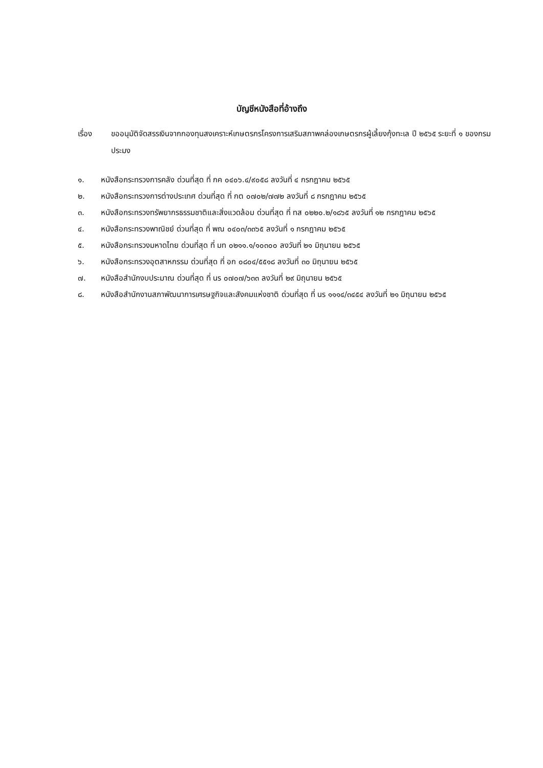บัญชีหนังสือที่อ้างถึง
เรื่อง ขออนุมัติจัดสรรเงินจากกองทุนสงเคราะห์เกษตรกรโครงการเสริมสภาพคล่องเกษตรกรผู้เลี้ยงกุ้งทะเล ปี ๒๕๖๕ ระยะที่ ๑ ของกรมประมง
๑. หนังสือกระทรวงการคลัง ด่วนที่สุด ที่ กค ๐๔๐๖.๔/๙๐๕๘ ลงวันที่ ๔ กรกฎาคม ๒๕๖๕
๒. หนังสือกระทรวงการต่างประเทศ ด่วนที่สุด ที่ กต ๐๗๐๒/๗๗๒ ลงวันที่ ๘ กรกฎาคม ๒๕๖๕
๓. หนังสือกระทรวงทรัพยากรธรรมชาติและสิ่งแวดล้อม ด่วนที่สุด ที่ ทส ๐๒๒๐.๒/๑๘๖๕ ลงวันที่ ๑๒ กรกฎาคม ๒๕๖๕
๔. หนังสือกระทรวงพาณิชย์ ด่วนที่สุด ที่ พณ ๐๔๐๓/๓๓๖๕ ลงวันที่ ๑ กรกฎาคม ๒๕๖๕
๕. หนังสือกระทรวงมหาดไทย ด่วนที่สุด ที่ มท ๐๒๑๑.๑/๑๐๓๐๐ ลงวันที่ ๒๑ มิถุนายน ๒๕๖๕
๖. หนังสือกระทรวงอุตสาหกรรม ด่วนที่สุด ที่ อก ๐๘๐๔/๕๕๑๘ ลงวันที่ ๓๐ มิถุนายน ๒๕๖๕
๗. หนังสือสำนักงบประมาณ ด่วนที่สุด ที่ นร ๐๗๐๗/๖๓๓ ลงวันที่ ๒๙ มิถุนายน ๒๕๖๕
๘. หนังสือสำนักงานสภาพัฒนาการเศรษฐกิจและสังคมแห่งชาติ ด่วนที่สุด ที่ นร ๑๑๑๔/๓๔๕๔ ลงวันที่ ๒๑ มิถุนายน ๒๕๖๕